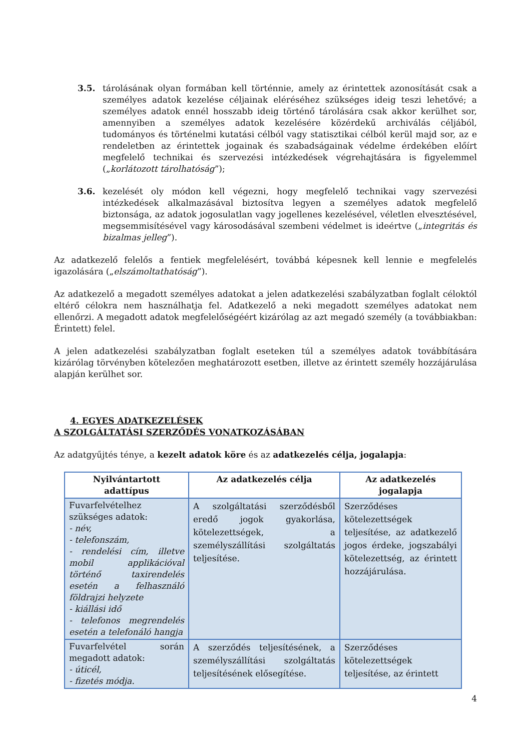3.5. tárolásának olyan formában kell történnie, amely az érintettek azonosítását csak a személyes adatok kezelése céljainak eléréséhez szükséges ideig teszi lehetővé; a személyes adatok ennél hosszabb ideig történő tárolására csak akkor kerülhet sor, amennyiben a személyes adatok kezelésére közérdekű archiválás céljából, tudományos és történelmi kutatási célból vagy statisztikai célból kerül majd sor, az e rendeletben az érintettek jogainak és szabadságainak védelme érdekében előírt megfelelő technikai és szervezési intézkedések végrehajtására is figyelemmel („korlátozott tárolhatóság”);
3.6. kezelését oly módon kell végezni, hogy megfelelő technikai vagy szervezési intézkedések alkalmazásával biztosítva legyen a személyes adatok megfelelő biztonsága, az adatok jogosulatlan vagy jogellenes kezelésével, véletlen elvesztésével, megsemmisítésével vagy károsodásával szembeni védelmet is ideértve („integritás és bizalmas jelleg”).
Az adatkezelő felelős a fentiek megfelelésért, továbbá képesnek kell lennie e megfelelés igazolására („elszámoltathatóság”).
Az adatkezelő a megadott személyes adatokat a jelen adatkezelési szabályzatban foglalt céloktól eltérő célokra nem használhatja fel. Adatkezelő a neki megadott személyes adatokat nem ellenőrzi. A megadott adatok megfelelőségéért kizárólag az azt megadó személy (a továbbiakban: Érintett) felel.
A jelen adatkezelési szabályzatban foglalt eseteken túl a személyes adatok továbbítására kizárólag törvényben kötelezően meghatározott esetben, illetve az érintett személy hozzájárulása alapján kerülhet sor.
4. EGYES ADATKEZELÉSEK
A SZOLGÁLTATÁSI SZERZŐDÉS VONATKOZÁSÁBAN
Az adatgyűjtés ténye, a kezelt adatok köre és az adatkezelés célja, jogalapja:
| Nyilvántartott adattípus | Az adatkezelés célja | Az adatkezelés jogalapja |
| --- | --- | --- |
| Fuvarfelvételhez szükséges adatok: - név, - telefonszám, - rendelési cím, illetve mobil applikációval történő taxirendelés esetén a felhasználó földrajzi helyzete - kiállási idő - telefonos megrendelés esetén a telefonáló hangja | A szolgáltatási szerződésből eredő jogok gyakorlása, kötelezettségek, a személyszállítási szolgáltatás teljesítése. | Szerződéses kötelezettségek teljesítése, az adatkezelő jogos érdeke, jogszabályi kötelezettség, az érintett hozzájárulása. |
| Fuvarfelvétel során megadott adatok: - úticél, - fizetés módja. | A szerződés teljesítésének, a személyszállítási szolgáltatás teljesítésének elősegítése. | Szerződéses kötelezettségek teljesítése, az érintett |
4